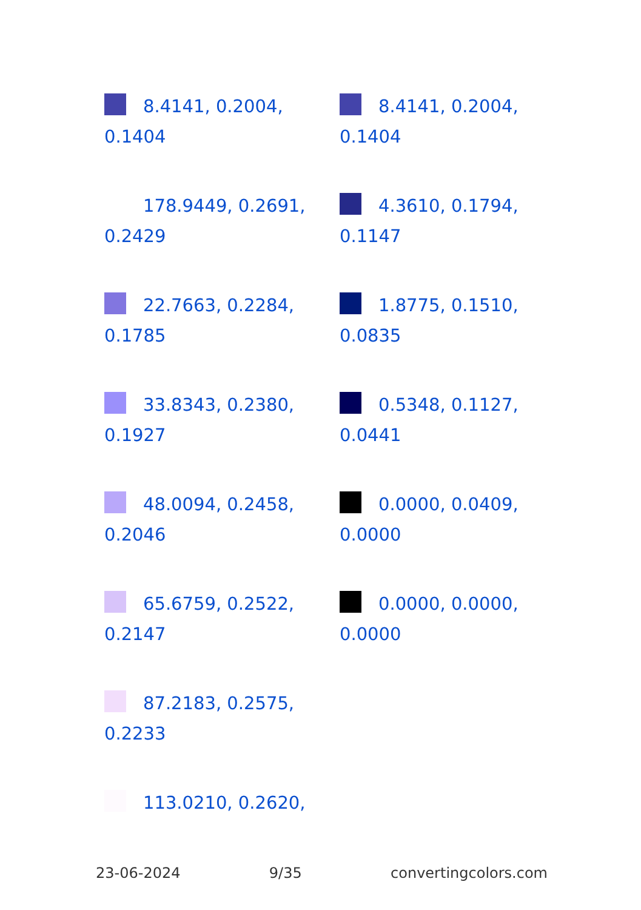8.4141, 0.2004,
0.1404
8.4141, 0.2004,
0.1404
178.9449, 0.2691,
0.2429
4.3610, 0.1794,
0.1147
22.7663, 0.2284,
0.1785
1.8775, 0.1510,
0.0835
33.8343, 0.2380,
0.1927
0.5348, 0.1127,
0.0441
48.0094, 0.2458,
0.2046
0.0000, 0.0409,
0.0000
65.6759, 0.2522,
0.2147
0.0000, 0.0000,
0.0000
87.2183, 0.2575,
0.2233
113.0210, 0.2620,
23-06-2024 9/35 convertingcolors.com